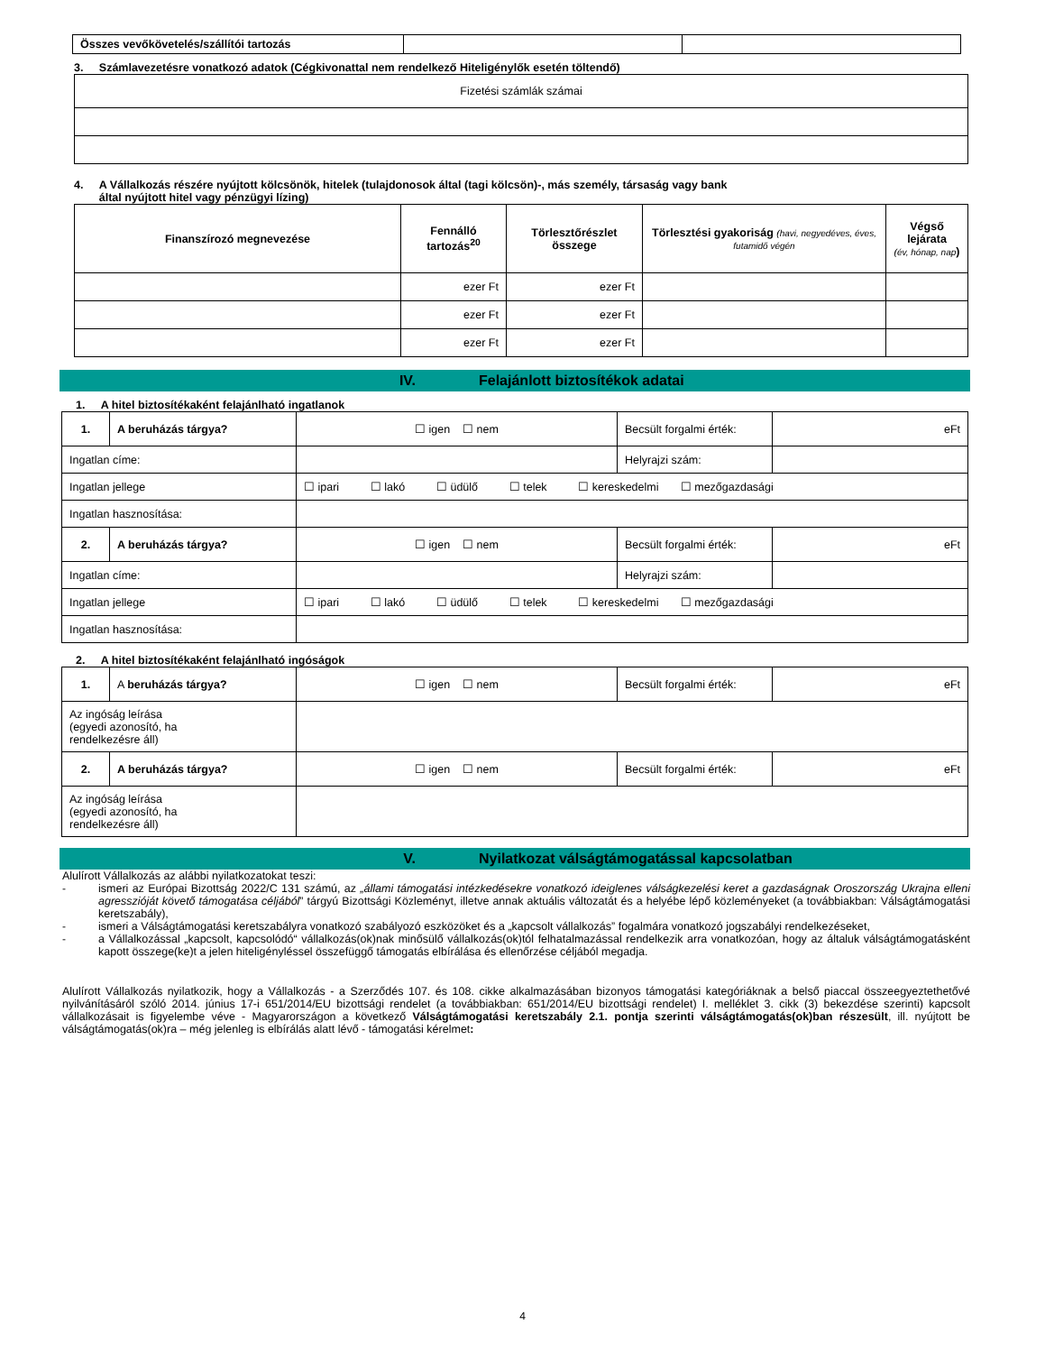| Összes vevőkövetelés/szállítói tartozás | | |
3. Számlavezetésre vonatkozó adatok (Cégkivonattal nem rendelkező Hiteligénylők esetén töltendő)
| Fizetési számlák számai |
4. A Vállalkozás részére nyújtott kölcsönök, hitelek (tulajdonosok által (tagi kölcsön)-, más személy, társaság vagy bank
által nyújtott hitel vagy pénzügyi lízing)
| Finanszírozó megnevezése | Fennálló tartozás<sup>20</sup> | Törlesztőrészlet összege | Törlesztési gyakoriság (havi, negyedéves, éves, futamidő végén | Végső lejárata (év, hónap, nap ) |
| --- | --- | --- | --- | --- |
| | ezer Ft | ezer Ft | | |
| | ezer Ft | ezer Ft | | |
| | ezer Ft | ezer Ft | | |
IV. Felajánlott biztosítékok adatai
1. A hitel biztosítékaként felajánlható ingatlanok
| 1. | A beruházás tárgya? | ☐ igen ☐ nem | Becsült forgalmi érték: | eFt |
| Ingatlan címe: | | | Helyrajzi szám: | |
| Ingatlan jellege | | ☐ ipari ☐ lakó ☐ üdülő ☐ telek ☐ kereskedelmi ☐ mezőgazdasági | | |
| Ingatlan hasznosítása: | | | | |
| 2. | A beruházás tárgya? | ☐ igen ☐ nem | Becsült forgalmi érték: | eFt |
| Ingatlan címe: | | | Helyrajzi szám: | |
| Ingatlan jellege | | ☐ ipari ☐ lakó ☐ üdülő ☐ telek ☐ kereskedelmi ☐ mezőgazdasági | | |
| Ingatlan hasznosítása: | | | | |
2. A hitel biztosítékaként felajánlható ingóságok
| 1. | A beruházás tárgya? | ☐ igen ☐ nem | Becsült forgalmi érték: | eFt |
| Az ingóság leírása (egyedi azonosító, ha rendelkezésre áll) | | | | |
| 2. | A beruházás tárgya? | ☐ igen ☐ nem | Becsült forgalmi érték: | eFt |
| Az ingóság leírása (egyedi azonosító, ha rendelkezésre áll) | | | | |
V. Nyilatkozat válságtámogatással kapcsolatban
Alulírott Vállalkozás az alábbi nyilatkozatokat teszi:
- ismeri az Európai Bizottság 2022/C 131 számú, az „állami támogatási intézkedésekre vonatkozó ideiglenes válságkezelési keret a gazdaságnak Oroszország Ukrajna elleni agresszióját követő támogatása céljából” tárgyú Bizottsági Közleményt, illetve annak aktuális változatát és a helyébe lépő közleményeket (a továbbiakban: Válságtámogatási keretszabály),
- ismeri a Válságtámogatási keretszabályra vonatkozó szabályozó eszközöket és a „kapcsolt vállalkozás” fogalmára vonatkozó jogszabályi rendelkezéseket,
- a Vállalkozással „kapcsolt, kapcsolódó“ vállalkozás(ok)nak minősülő vállalkozás(ok)tól felhatalmazással rendelkezik arra vonatkozóan, hogy az általuk válságtámogatásként kapott összege(ke)t a jelen hiteligényléssel összefüggő támogatás elbírálása és ellenőrzése céljából megadja.
Alulírott Vállalkozás nyilatkozik, hogy a Vállalkozás - a Szerződés 107. és 108. cikke alkalmazásában bizonyos támogatási kategóriáknak a belső piaccal összeegyeztethetővé nyilvánításáról szóló 2014. június 17-i 651/2014/EU bizottsági rendelet (a továbbiakban: 651/2014/EU bizottsági rendelet) I. melléklet 3. cikk (3) bekezdése szerinti) kapcsolt vállalkozásait is figyelembe véve - Magyarországon a következő Válságtámogatási keretszabály 2.1. pontja szerinti válságtámogatás(ok)ban részesült, ill. nyújtott be válságtámogatás(ok)ra – még jelenleg is elbírálás alatt lévő - támogatási kérelmet:
4